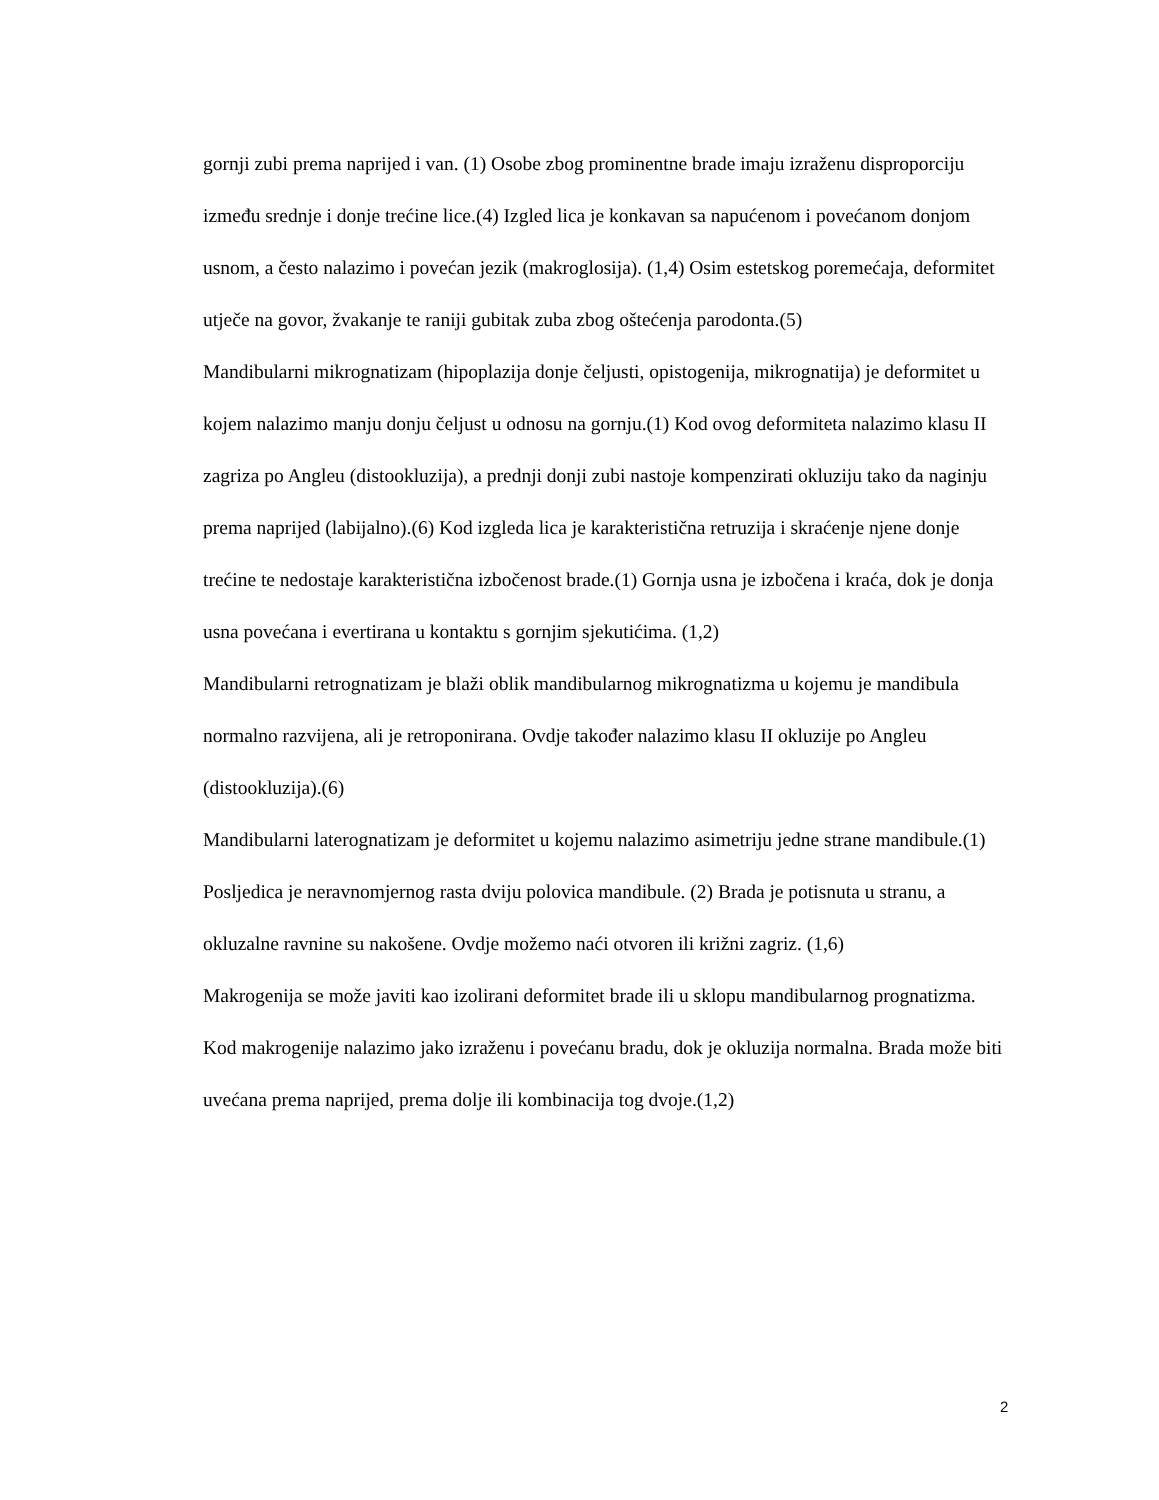gornji zubi prema naprijed i van. (1) Osobe zbog prominentne brade imaju izraženu disproporciju između srednje i donje trećine lice.(4) Izgled lica je konkavan sa napućenom i povećanom donjom usnom, a često nalazimo i povećan jezik (makroglosija). (1,4) Osim estetskog poremećaja, deformitet utječe na govor, žvakanje te raniji gubitak zuba zbog oštećenja parodonta.(5)
Mandibularni mikrognatizam (hipoplazija donje čeljusti, opistogenija, mikrognatija) je deformitet u kojem nalazimo manju donju čeljust u odnosu na gornju.(1) Kod ovog deformiteta nalazimo klasu II zagriza po Angleu (distookluzija), a prednji donji zubi nastoje kompenzirati okluziju tako da naginju prema naprijed (labijalno).(6) Kod izgleda lica je karakteristična retruzija i skraćenje njene donje trećine te nedostaje karakteristična izbočenost brade.(1) Gornja usna je izbočena i kraća, dok je donja usna povećana i evertirana u kontaktu s gornjim sjekutićima. (1,2)
Mandibularni retrognatizam je blaži oblik mandibularnog mikrognatizma u kojemu je mandibula normalno razvijena, ali je retroponirana. Ovdje također nalazimo klasu II okluzije po Angleu (distookluzija).(6)
Mandibularni laterognatizam je deformitet u kojemu nalazimo asimetriju jedne strane mandibule.(1) Posljedica je neravnomjernog rasta dviju polovica mandibule. (2) Brada je potisnuta u stranu, a okluzalne ravnine su nakošene. Ovdje možemo naći otvoren ili križni zagriz. (1,6)
Makrogenija se može javiti kao izolirani deformitet brade ili u sklopu mandibularnog prognatizma. Kod makrogenije nalazimo jako izraženu i povećanu bradu, dok je okluzija normalna. Brada može biti uvećana prema naprijed, prema dolje ili kombinacija tog dvoje.(1,2)
2